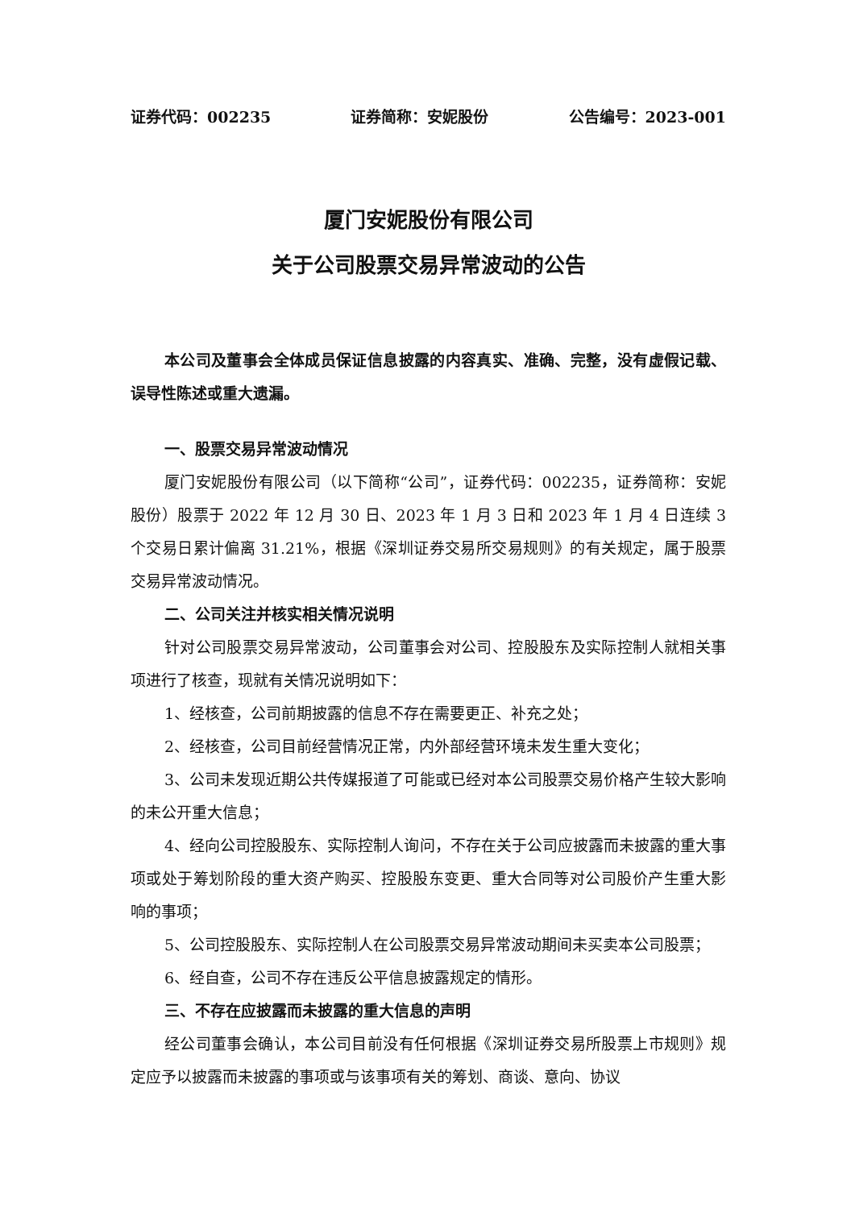证券代码：002235 证券简称：安妮股份 公告编号：2023-001
厦门安妮股份有限公司
关于公司股票交易异常波动的公告
本公司及董事会全体成员保证信息披露的内容真实、准确、完整，没有虚假记载、误导性陈述或重大遗漏。
一、股票交易异常波动情况
厦门安妮股份有限公司（以下简称“公司”，证券代码：002235，证券简称：安妮股份）股票于 2022 年 12 月 30 日、2023 年 1 月 3 日和 2023 年 1 月 4 日连续 3 个交易日累计偏离 31.21%，根据《深圳证券交易所交易规则》的有关规定，属于股票交易异常波动情况。
二、公司关注并核实相关情况说明
针对公司股票交易异常波动，公司董事会对公司、控股股东及实际控制人就相关事项进行了核查，现就有关情况说明如下：
1、经核查，公司前期披露的信息不存在需要更正、补充之处；
2、经核查，公司目前经营情况正常，内外部经营环境未发生重大变化；
3、公司未发现近期公共传媒报道了可能或已经对本公司股票交易价格产生较大影响的未公开重大信息；
4、经向公司控股股东、实际控制人询问，不存在关于公司应披露而未披露的重大事项或处于筹划阶段的重大资产购买、控股股东变更、重大合同等对公司股价产生重大影响的事项；
5、公司控股股东、实际控制人在公司股票交易异常波动期间未买卖本公司股票；
6、经自查，公司不存在违反公平信息披露规定的情形。
三、不存在应披露而未披露的重大信息的声明
经公司董事会确认，本公司目前没有任何根据《深圳证券交易所股票上市规则》规定应予以披露而未披露的事项或与该事项有关的筹划、商谈、意向、协议